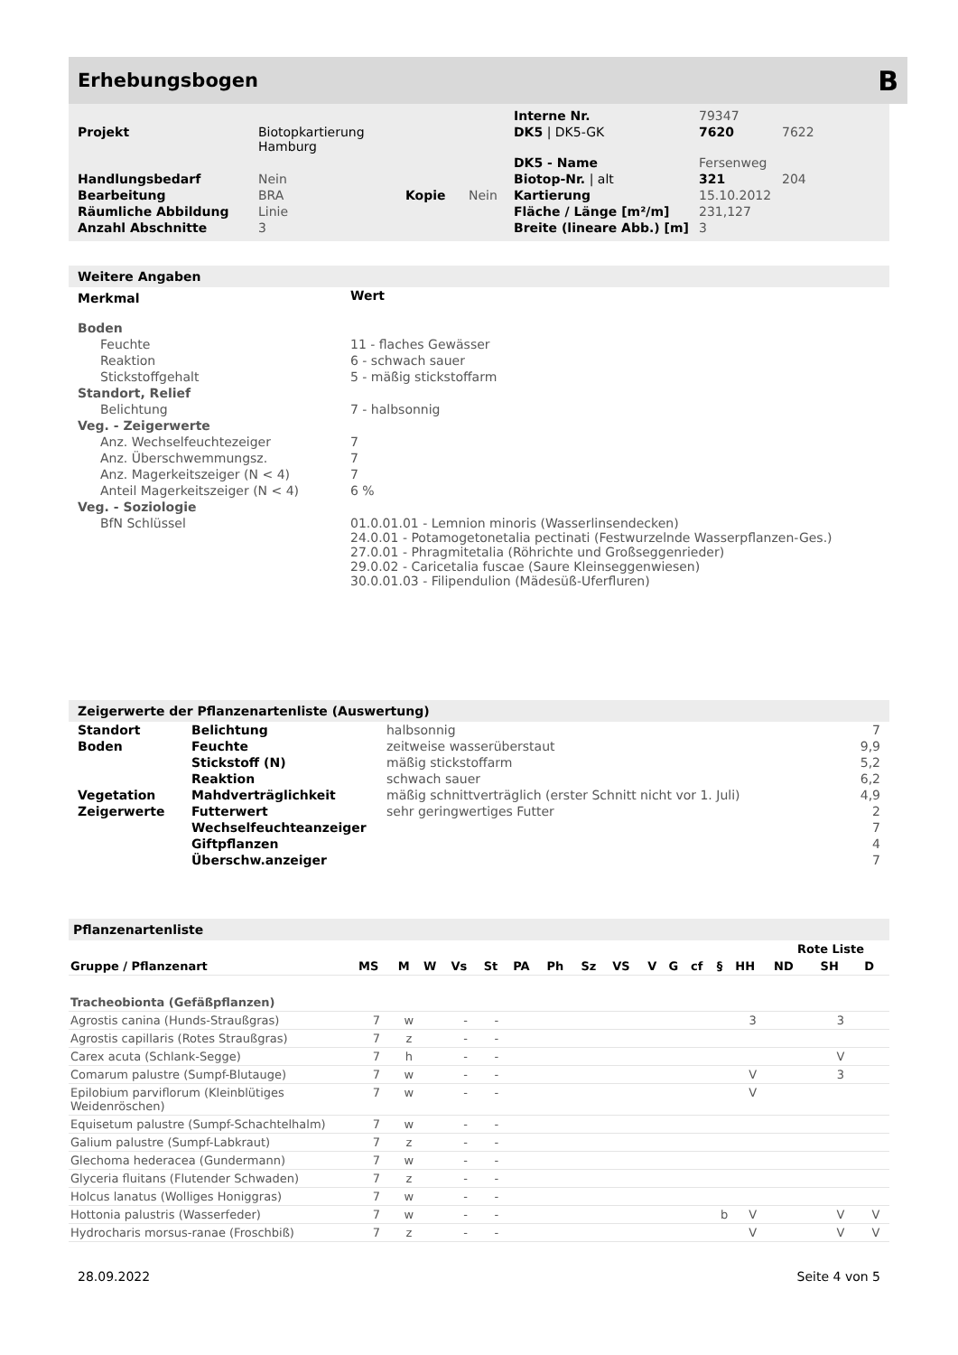Erhebungsbogen B
| | | | | Interne Nr. | 79347 | |
| Projekt | Biotopkartierung Hamburg | | | DK5 / DK5-GK | 7620 | 7622 |
| | | | | DK5 - Name | Fersenweg | |
| Handlungsbedarf | Nein | | | Biotop-Nr. / alt | 321 | 204 |
| Bearbeitung | BRA | Kopie | Nein | Kartierung | 15.10.2012 | |
| Räumliche Abbildung | Linie | | | Fläche / Länge [m²/m] | 231,127 | |
| Anzahl Abschnitte | 3 | | | Breite (lineare Abb.) [m] | 3 | |
Weitere Angaben
| Merkmal | Wert |
| --- | --- |
| Boden | |
| Feuchte | 11 - flaches Gewässer |
| Reaktion | 6 - schwach sauer |
| Stickstoffgehalt | 5 - mäßig stickstoffarm |
| Standort, Relief | |
| Belichtung | 7 - halbsonnig |
| Veg. - Zeigerwerte | |
| Anz. Wechselfeuchtezeiger | 7 |
| Anz. Überschwemmungsz. | 7 |
| Anz. Magerkeitszeiger (N < 4) | 7 |
| Anteil Magerkeitszeiger (N < 4) | 6 % |
| Veg. - Soziologie | |
| BfN Schlüssel | 01.0.01.01 - Lemnion minoris (Wasserlinsendecken) 24.0.01 - Potamogetonetalia pectinati (Festwurzelnde Wasserpflanzen-Ges.) 27.0.01 - Phragmitetalia (Röhrichte und Großseggenrieder) 29.0.02 - Caricetalia fuscae (Saure Kleinseggenwiesen) 30.0.01.03 - Filipendulion (Mädesüß-Uferfluren) |
Zeigerwerte der Pflanzenartenliste (Auswertung)
| Standort | Belichtung | halbsonnig | 7 |
| Boden | Feuchte | zeitweise wasserüberstaut | 9,9 |
| | Stickstoff (N) | mäßig stickstoffarm | 5,2 |
| | Reaktion | schwach sauer | 6,2 |
| Vegetation | Mahdverträglichkeit | mäßig schnittverträglich (erster Schnitt nicht vor 1. Juli) | 4,9 |
| Zeigerwerte | Futterwert | sehr geringwertiges Futter | 2 |
| | Wechselfeuchteanzeiger | | 7 |
| | Giftpflanzen | | 4 |
| | Überschw.anzeiger | | 7 |
Pflanzenartenliste
| | | | | | | | | | | | | | | | Rote Liste | | |
| --- | --- | --- | --- | --- | --- | --- | --- | --- | --- | --- | --- | --- | --- | --- | --- | --- | --- |
| Gruppe / Pflanzenart | MS | M | W | Vs | St | PA | Ph | Sz | VS | V | G | cf | § | HH | ND | SH | D |
| Tracheobionta (Gefäßpflanzen) | | | | | | | | | | | | | | | | | |
| Agrostis canina (Hunds-Straußgras) | 7 | w | | - | - | | | | | | | | | 3 | | 3 | |
| Agrostis capillaris (Rotes Straußgras) | 7 | z | | - | - | | | | | | | | | | | | |
| Carex acuta (Schlank-Segge) | 7 | h | | - | - | | | | | | | | | | | V | |
| Comarum palustre (Sumpf-Blutauge) | 7 | w | | - | - | | | | | | | | | V | | 3 | |
| Epilobium parviflorum (Kleinblütiges Weidenröschen) | 7 | w | | - | - | | | | | | | | | V | | | |
| Equisetum palustre (Sumpf-Schachtelhalm) | 7 | w | | - | - | | | | | | | | | | | | |
| Galium palustre (Sumpf-Labkraut) | 7 | z | | - | - | | | | | | | | | | | | |
| Glechoma hederacea (Gundermann) | 7 | w | | - | - | | | | | | | | | | | | |
| Glyceria fluitans (Flutender Schwaden) | 7 | z | | - | - | | | | | | | | | | | | |
| Holcus lanatus (Wolliges Honiggras) | 7 | w | | - | - | | | | | | | | | | | | |
| Hottonia palustris (Wasserfeder) | 7 | w | | - | - | | | | | | | | b | V | | V | V |
| Hydrocharis morsus-ranae (Froschbiß) | 7 | z | | - | - | | | | | | | | | V | | V | V |
28.09.2022 Seite 4 von 5